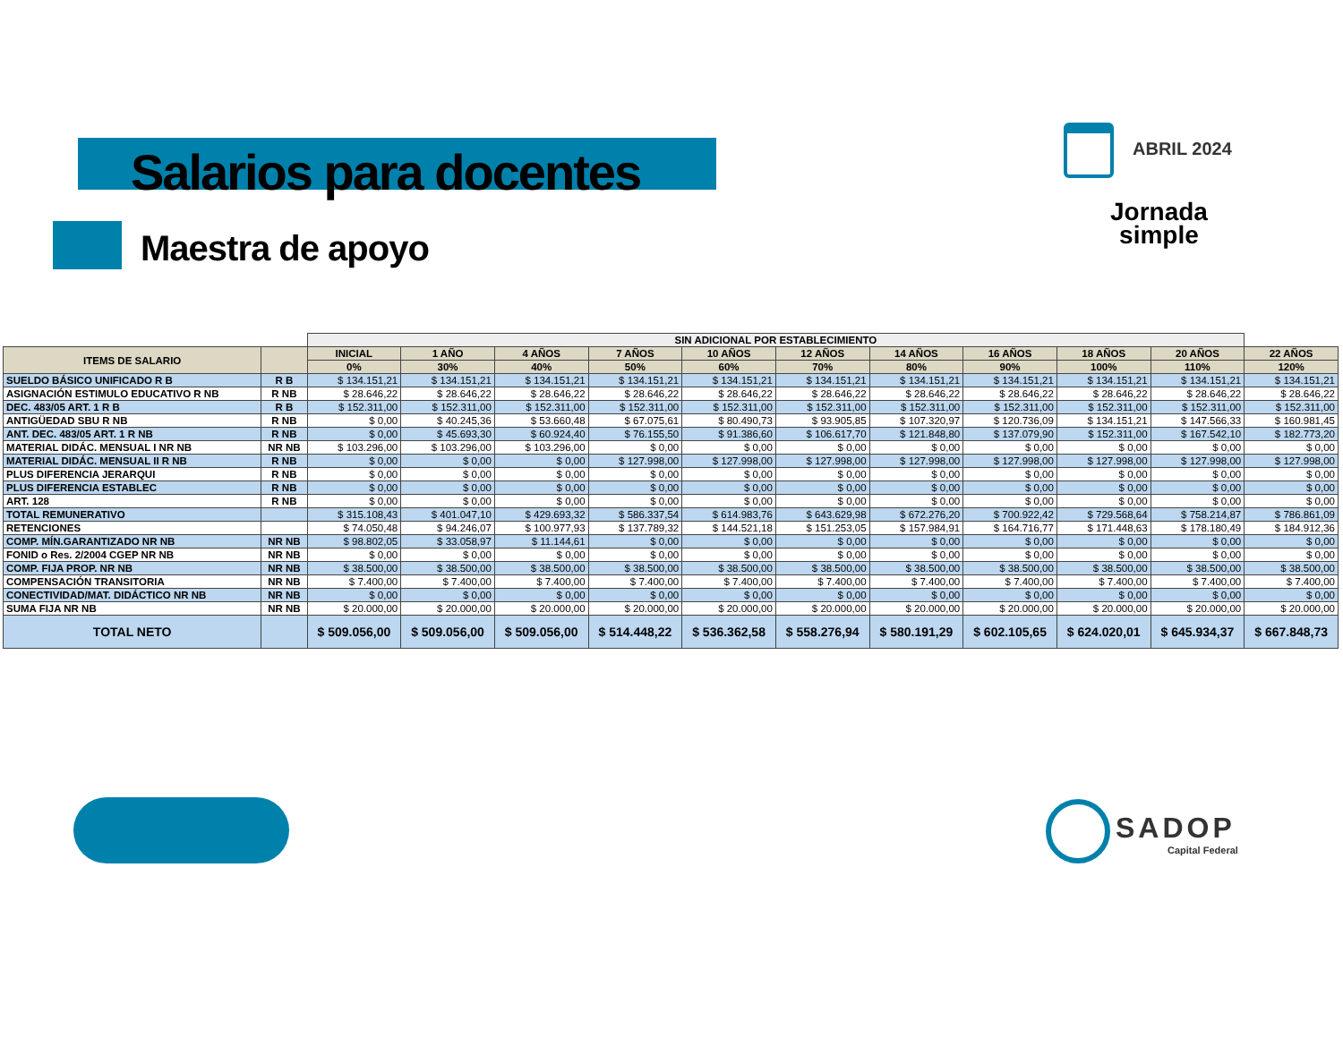Salarios para docentes
Maestra de apoyo
ABRIL 2024
Jornada
simple
| | | SIN ADICIONAL POR ESTABLECIMIENTO | | | | | | | | | | |
| ITEMS DE SALARIO | | INICIAL | 1 AÑO | 4 AÑOS | 7 AÑOS | 10 AÑOS | 12 AÑOS | 14 AÑOS | 16 AÑOS | 18 AÑOS | 20 AÑOS | 22 AÑOS |
| | | 0% | 30% | 40% | 50% | 60% | 70% | 80% | 90% | 100% | 110% | 120% |
| SUELDO BÁSICO UNIFICADO R B | R B | $ 134.151,21 | $ 134.151,21 | $ 134.151,21 | $ 134.151,21 | $ 134.151,21 | $ 134.151,21 | $ 134.151,21 | $ 134.151,21 | $ 134.151,21 | $ 134.151,21 | $ 134.151,21 |
| ASIGNACIÓN ESTIMULO EDUCATIVO R NB | R NB | $ 28.646,22 | $ 28.646,22 | $ 28.646,22 | $ 28.646,22 | $ 28.646,22 | $ 28.646,22 | $ 28.646,22 | $ 28.646,22 | $ 28.646,22 | $ 28.646,22 | $ 28.646,22 |
| DEC. 483/05 ART. 1 R B | R B | $ 152.311,00 | $ 152.311,00 | $ 152.311,00 | $ 152.311,00 | $ 152.311,00 | $ 152.311,00 | $ 152.311,00 | $ 152.311,00 | $ 152.311,00 | $ 152.311,00 | $ 152.311,00 |
| ANTIGÜEDAD SBU R NB | R NB | $ 0,00 | $ 40.245,36 | $ 53.660,48 | $ 67.075,61 | $ 80.490,73 | $ 93.905,85 | $ 107.320,97 | $ 120.736,09 | $ 134.151,21 | $ 147.566,33 | $ 160.981,45 |
| ANT. DEC. 483/05 ART. 1 R NB | R NB | $ 0,00 | $ 45.693,30 | $ 60.924,40 | $ 76.155,50 | $ 91.386,60 | $ 106.617,70 | $ 121.848,80 | $ 137.079,90 | $ 152.311,00 | $ 167.542,10 | $ 182.773,20 |
| MATERIAL DIDÁC. MENSUAL I NR NB | NR NB | $ 103.296,00 | $ 103.296,00 | $ 103.296,00 | $ 0,00 | $ 0,00 | $ 0,00 | $ 0,00 | $ 0,00 | $ 0,00 | $ 0,00 | $ 0,00 |
| MATERIAL DIDÁC. MENSUAL II R NB | R NB | $ 0,00 | $ 0,00 | $ 0,00 | $ 127.998,00 | $ 127.998,00 | $ 127.998,00 | $ 127.998,00 | $ 127.998,00 | $ 127.998,00 | $ 127.998,00 | $ 127.998,00 |
| PLUS DIFERENCIA JERARQUI | R NB | $ 0,00 | $ 0,00 | $ 0,00 | $ 0,00 | $ 0,00 | $ 0,00 | $ 0,00 | $ 0,00 | $ 0,00 | $ 0,00 | $ 0,00 |
| PLUS DIFERENCIA ESTABLEC | R NB | $ 0,00 | $ 0,00 | $ 0,00 | $ 0,00 | $ 0,00 | $ 0,00 | $ 0,00 | $ 0,00 | $ 0,00 | $ 0,00 | $ 0,00 |
| ART. 128 | R NB | $ 0,00 | $ 0,00 | $ 0,00 | $ 0,00 | $ 0,00 | $ 0,00 | $ 0,00 | $ 0,00 | $ 0,00 | $ 0,00 | $ 0,00 |
| TOTAL REMUNERATIVO | | $ 315.108,43 | $ 401.047,10 | $ 429.693,32 | $ 586.337,54 | $ 614.983,76 | $ 643.629,98 | $ 672.276,20 | $ 700.922,42 | $ 729.568,64 | $ 758.214,87 | $ 786.861,09 |
| RETENCIONES | | $ 74.050,48 | $ 94.246,07 | $ 100.977,93 | $ 137.789,32 | $ 144.521,18 | $ 151.253,05 | $ 157.984,91 | $ 164.716,77 | $ 171.448,63 | $ 178.180,49 | $ 184.912,36 |
| COMP. MÍN.GARANTIZADO NR NB | NR NB | $ 98.802,05 | $ 33.058,97 | $ 11.144,61 | $ 0,00 | $ 0,00 | $ 0,00 | $ 0,00 | $ 0,00 | $ 0,00 | $ 0,00 | $ 0,00 |
| FONID o Res. 2/2004 CGEP NR NB | NR NB | $ 0,00 | $ 0,00 | $ 0,00 | $ 0,00 | $ 0,00 | $ 0,00 | $ 0,00 | $ 0,00 | $ 0,00 | $ 0,00 | $ 0,00 |
| COMP. FIJA PROP. NR NB | NR NB | $ 38.500,00 | $ 38.500,00 | $ 38.500,00 | $ 38.500,00 | $ 38.500,00 | $ 38.500,00 | $ 38.500,00 | $ 38.500,00 | $ 38.500,00 | $ 38.500,00 | $ 38.500,00 |
| COMPENSACIÓN TRANSITORIA | NR NB | $ 7.400,00 | $ 7.400,00 | $ 7.400,00 | $ 7.400,00 | $ 7.400,00 | $ 7.400,00 | $ 7.400,00 | $ 7.400,00 | $ 7.400,00 | $ 7.400,00 | $ 7.400,00 |
| CONECTIVIDAD/MAT. DIDÁCTICO NR NB | NR NB | $ 0,00 | $ 0,00 | $ 0,00 | $ 0,00 | $ 0,00 | $ 0,00 | $ 0,00 | $ 0,00 | $ 0,00 | $ 0,00 | $ 0,00 |
| SUMA FIJA NR NB | NR NB | $ 20.000,00 | $ 20.000,00 | $ 20.000,00 | $ 20.000,00 | $ 20.000,00 | $ 20.000,00 | $ 20.000,00 | $ 20.000,00 | $ 20.000,00 | $ 20.000,00 | $ 20.000,00 |
| TOTAL NETO | | $ 509.056,00 | $ 509.056,00 | $ 509.056,00 | $ 514.448,22 | $ 536.362,58 | $ 558.276,94 | $ 580.191,29 | $ 602.105,65 | $ 624.020,01 | $ 645.934,37 | $ 667.848,73 |
SADOP
Capital Federal